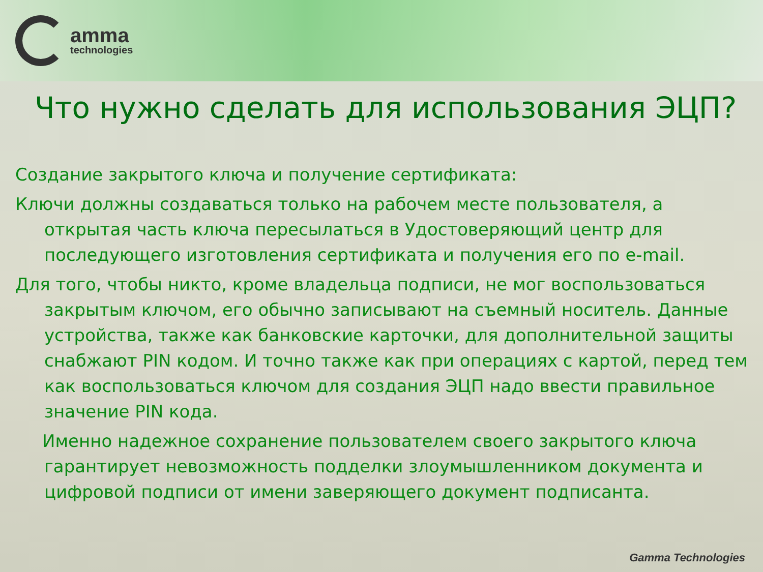amma
technologies
Что нужно сделать для использования ЭЦП?
Создание закрытого ключа и получение сертификата:
Ключи должны создаваться только на рабочем месте пользователя, а открытая часть ключа пересылаться в Удостоверяющий центр для последующего изготовления сертификата и получения его по e-mail.
Для того, чтобы никто, кроме владельца подписи, не мог воспользоваться закрытым ключом, его обычно записывают на съемный носитель. Данные устройства, также как банковские карточки, для дополнительной защиты снабжают PIN кодом. И точно также как при операциях с картой, перед тем как воспользоваться ключом для создания ЭЦП надо ввести правильное значение PIN кода.
Именно надежное сохранение пользователем своего закрытого ключа гарантирует невозможность подделки злоумышленником документа и цифровой подписи от имени заверяющего документ подписанта.
Gamma Technologies